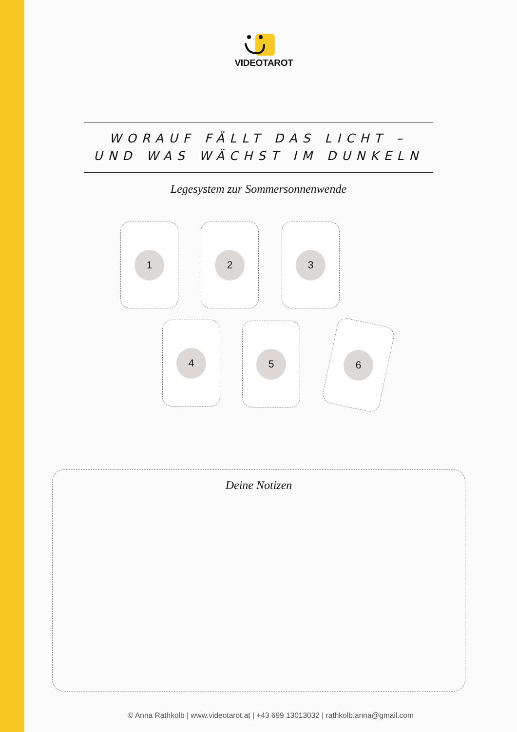VIDEOTAROT
WORAUF FÄLLT DAS LICHT –
UND WAS WÄCHST IM DUNKELN
Legesystem zur Sommersonnenwende
1 2 3
4 5 6
Deine Notizen
© Anna Rathkolb | www.videotarot.at | +43 699 13013032 | rathkolb.anna@gmail.com